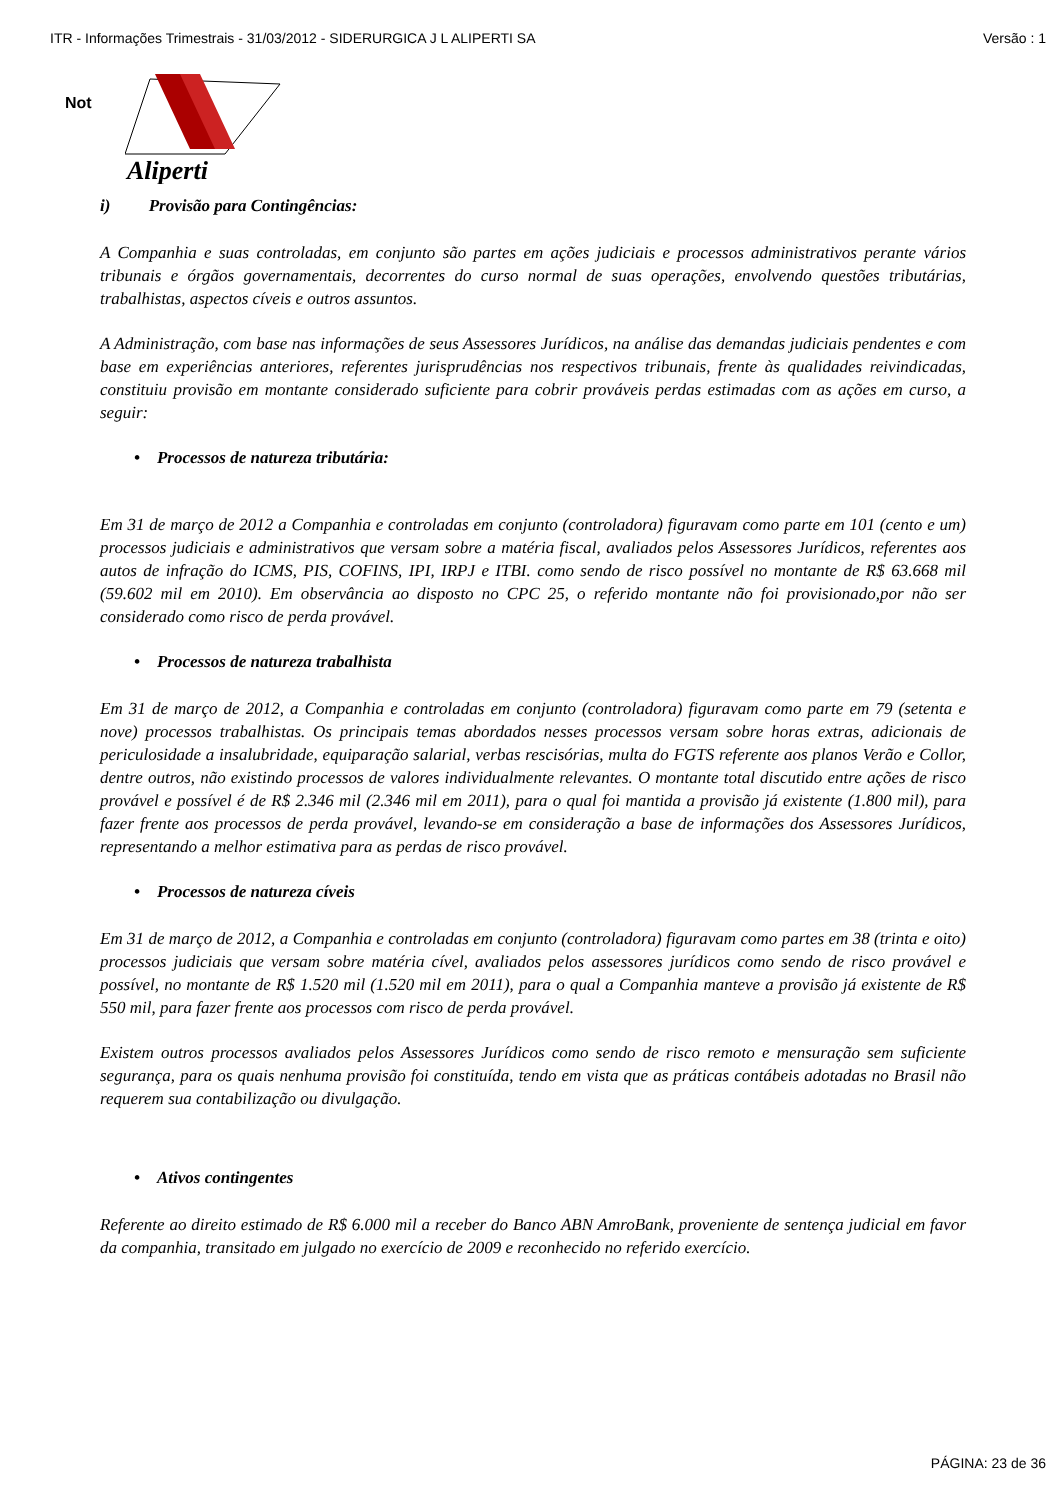ITR - Informações Trimestrais - 31/03/2012 - SIDERURGICA J L ALIPERTI SA Versão : 1
Not
Aliperti
i) Provisão para Contingências:
A Companhia e suas controladas, em conjunto são partes em ações judiciais e processos administrativos perante vários tribunais e órgãos governamentais, decorrentes do curso normal de suas operações, envolvendo questões tributárias, trabalhistas, aspectos cíveis e outros assuntos.
A Administração, com base nas informações de seus Assessores Jurídicos, na análise das demandas judiciais pendentes e com base em experiências anteriores, referentes jurisprudências nos respectivos tribunais, frente às qualidades reivindicadas, constituiu provisão em montante considerado suficiente para cobrir prováveis perdas estimadas com as ações em curso, a seguir:
• Processos de natureza tributária:
Em 31 de março de 2012 a Companhia e controladas em conjunto (controladora) figuravam como parte em 101 (cento e um) processos judiciais e administrativos que versam sobre a matéria fiscal, avaliados pelos Assessores Jurídicos, referentes aos autos de infração do ICMS, PIS, COFINS, IPI, IRPJ e ITBI. como sendo de risco possível no montante de R$ 63.668 mil (59.602 mil em 2010). Em observância ao disposto no CPC 25, o referido montante não foi provisionado,por não ser considerado como risco de perda provável.
• Processos de natureza trabalhista
Em 31 de março de 2012, a Companhia e controladas em conjunto (controladora) figuravam como parte em 79 (setenta e nove) processos trabalhistas. Os principais temas abordados nesses processos versam sobre horas extras, adicionais de periculosidade a insalubridade, equiparação salarial, verbas rescisórias, multa do FGTS referente aos planos Verão e Collor, dentre outros, não existindo processos de valores individualmente relevantes. O montante total discutido entre ações de risco provável e possível é de R$ 2.346 mil (2.346 mil em 2011), para o qual foi mantida a provisão já existente (1.800 mil), para fazer frente aos processos de perda provável, levando-se em consideração a base de informações dos Assessores Jurídicos, representando a melhor estimativa para as perdas de risco provável.
• Processos de natureza cíveis
Em 31 de março de 2012, a Companhia e controladas em conjunto (controladora) figuravam como partes em 38 (trinta e oito) processos judiciais que versam sobre matéria cível, avaliados pelos assessores jurídicos como sendo de risco provável e possível, no montante de R$ 1.520 mil (1.520 mil em 2011), para o qual a Companhia manteve a provisão já existente de R$ 550 mil, para fazer frente aos processos com risco de perda provável.
Existem outros processos avaliados pelos Assessores Jurídicos como sendo de risco remoto e mensuração sem suficiente segurança, para os quais nenhuma provisão foi constituída, tendo em vista que as práticas contábeis adotadas no Brasil não requerem sua contabilização ou divulgação.
• Ativos contingentes
Referente ao direito estimado de R$ 6.000 mil a receber do Banco ABN AmroBank, proveniente de sentença judicial em favor da companhia, transitado em julgado no exercício de 2009 e reconhecido no referido exercício.
PÁGINA: 23 de 36